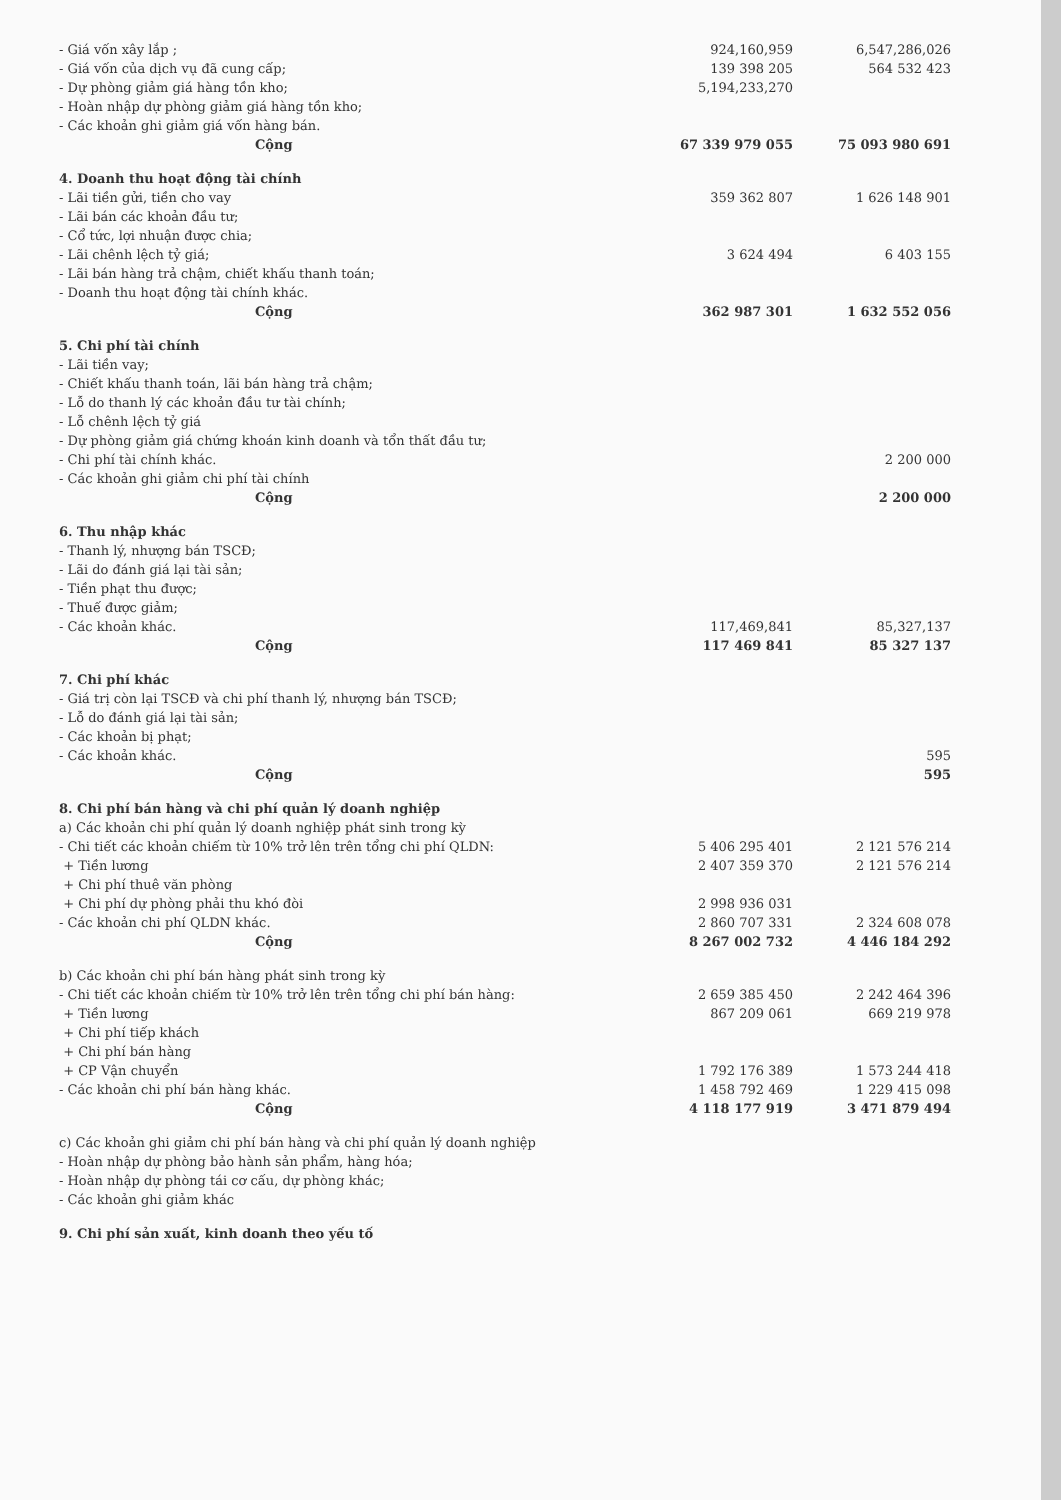| - Giá vốn xây lắp ; | 924,160,959 | 6,547,286,026 |
| - Giá vốn của dịch vụ đã cung cấp; | 139 398 205 | 564 532 423 |
| - Dự phòng giảm giá hàng tồn kho; | 5,194,233,270 | |
| - Hoàn nhập dự phòng giảm giá hàng tồn kho; | | |
| - Các khoản ghi giảm giá vốn hàng bán. | | |
| Cộng | 67 339 979 055 | 75 093 980 691 |
| 4. Doanh thu hoạt động tài chính | | |
| - Lãi tiền gửi, tiền cho vay | 359 362 807 | 1 626 148 901 |
| - Lãi bán các khoản đầu tư; | | |
| - Cổ tức, lợi nhuận được chia; | | |
| - Lãi chênh lệch tỷ giá; | 3 624 494 | 6 403 155 |
| - Lãi bán hàng trả chậm, chiết khấu thanh toán; | | |
| - Doanh thu hoạt động tài chính khác. | | |
| Cộng | 362 987 301 | 1 632 552 056 |
| 5. Chi phí tài chính | | |
| - Lãi tiền vay; | | |
| - Chiết khấu thanh toán, lãi bán hàng trả chậm; | | |
| - Lỗ do thanh lý các khoản đầu tư tài chính; | | |
| - Lỗ chênh lệch tỷ giá | | |
| - Dự phòng giảm giá chứng khoán kinh doanh và tổn thất đầu tư; | | |
| - Chi phí tài chính khác. | | 2 200 000 |
| - Các khoản ghi giảm chi phí tài chính | | |
| Cộng | | 2 200 000 |
| 6. Thu nhập khác | | |
| - Thanh lý, nhượng bán TSCĐ; | | |
| - Lãi do đánh giá lại tài sản; | | |
| - Tiền phạt thu được; | | |
| - Thuế được giảm; | | |
| - Các khoản khác. | 117,469,841 | 85,327,137 |
| Cộng | 117 469 841 | 85 327 137 |
| 7. Chi phí khác | | |
| - Giá trị còn lại TSCĐ và chi phí thanh lý, nhượng bán TSCĐ; | | |
| - Lỗ do đánh giá lại tài sản; | | |
| - Các khoản bị phạt; | | |
| - Các khoản khác. | | 595 |
| Cộng | | 595 |
| 8. Chi phí bán hàng và chi phí quản lý doanh nghiệp | | |
| a) Các khoản chi phí quản lý doanh nghiệp phát sinh trong kỳ | | |
| - Chi tiết các khoản chiếm từ 10% trở lên trên tổng chi phí QLDN: | 5 406 295 401 | 2 121 576 214 |
| + Tiền lương | 2 407 359 370 | 2 121 576 214 |
| + Chi phí thuê văn phòng | | |
| + Chi phí dự phòng phải thu khó đòi | 2 998 936 031 | |
| - Các khoản chi phí QLDN khác. | 2 860 707 331 | 2 324 608 078 |
| Cộng | 8 267 002 732 | 4 446 184 292 |
| b) Các khoản chi phí bán hàng phát sinh trong kỳ | | |
| - Chi tiết các khoản chiếm từ 10% trở lên trên tổng chi phí bán hàng: | 2 659 385 450 | 2 242 464 396 |
| + Tiền lương | 867 209 061 | 669 219 978 |
| + Chi phí tiếp khách | | |
| + Chi phí bán hàng | | |
| + CP Vận chuyển | 1 792 176 389 | 1 573 244 418 |
| - Các khoản chi phí bán hàng khác. | 1 458 792 469 | 1 229 415 098 |
| Cộng | 4 118 177 919 | 3 471 879 494 |
| c) Các khoản ghi giảm chi phí bán hàng và chi phí quản lý doanh nghiệp | | |
| - Hoàn nhập dự phòng bảo hành sản phẩm, hàng hóa; | | |
| - Hoàn nhập dự phòng tái cơ cấu, dự phòng khác; | | |
| - Các khoản ghi giảm khác | | |
| 9. Chi phí sản xuất, kinh doanh theo yếu tố | | |